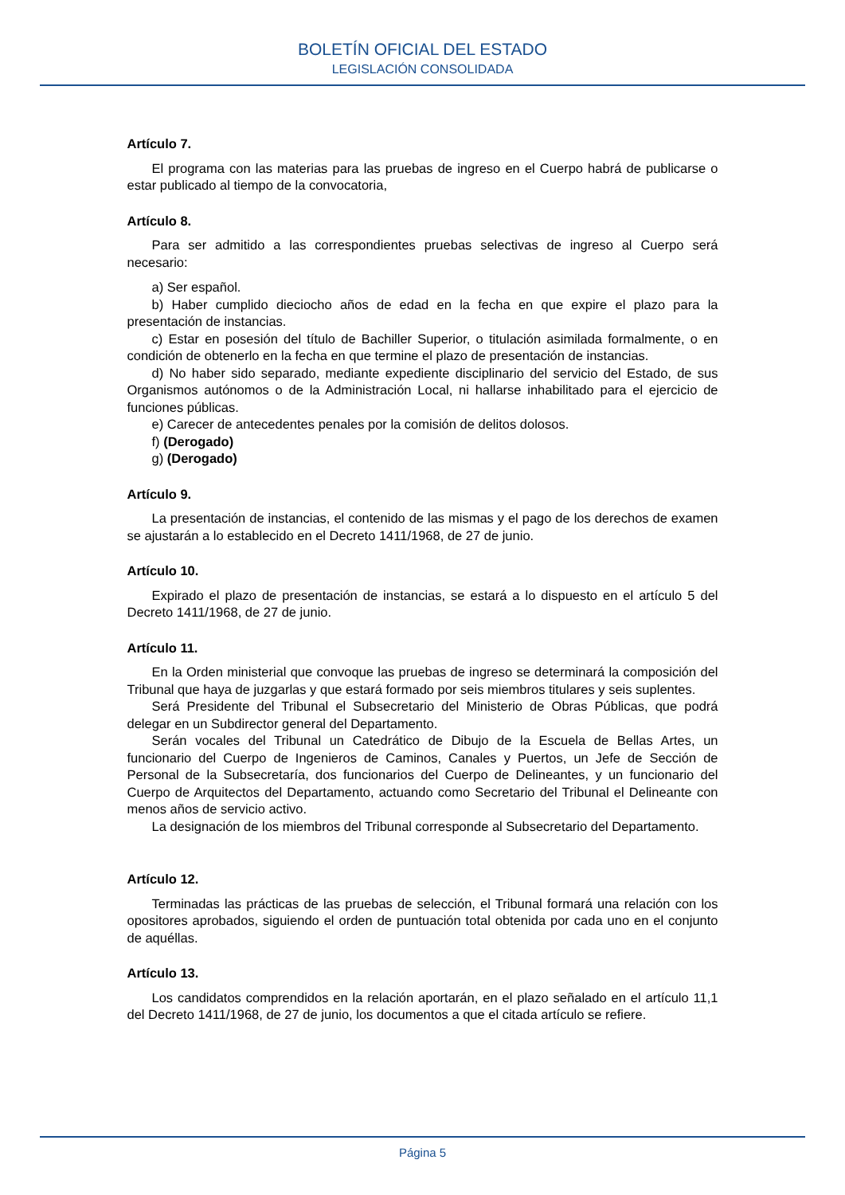BOLETÍN OFICIAL DEL ESTADO
LEGISLACIÓN CONSOLIDADA
Artículo 7.
El programa con las materias para las pruebas de ingreso en el Cuerpo habrá de publicarse o estar publicado al tiempo de la convocatoria,
Artículo 8.
Para ser admitido a las correspondientes pruebas selectivas de ingreso al Cuerpo será necesario:
a) Ser español.
b) Haber cumplido dieciocho años de edad en la fecha en que expire el plazo para la presentación de instancias.
c) Estar en posesión del título de Bachiller Superior, o titulación asimilada formalmente, o en condición de obtenerlo en la fecha en que termine el plazo de presentación de instancias.
d) No haber sido separado, mediante expediente disciplinario del servicio del Estado, de sus Organismos autónomos o de la Administración Local, ni hallarse inhabilitado para el ejercicio de funciones públicas.
e) Carecer de antecedentes penales por la comisión de delitos dolosos.
f) (Derogado)
g) (Derogado)
Artículo 9.
La presentación de instancias, el contenido de las mismas y el pago de los derechos de examen se ajustarán a lo establecido en el Decreto 1411/1968, de 27 de junio.
Artículo 10.
Expirado el plazo de presentación de instancias, se estará a lo dispuesto en el artículo 5 del Decreto 1411/1968, de 27 de junio.
Artículo 11.
En la Orden ministerial que convoque las pruebas de ingreso se determinará la composición del Tribunal que haya de juzgarlas y que estará formado por seis miembros titulares y seis suplentes.
Será Presidente del Tribunal el Subsecretario del Ministerio de Obras Públicas, que podrá delegar en un Subdirector general del Departamento.
Serán vocales del Tribunal un Catedrático de Dibujo de la Escuela de Bellas Artes, un funcionario del Cuerpo de Ingenieros de Caminos, Canales y Puertos, un Jefe de Sección de Personal de la Subsecretaría, dos funcionarios del Cuerpo de Delineantes, y un funcionario del Cuerpo de Arquitectos del Departamento, actuando como Secretario del Tribunal el Delineante con menos años de servicio activo.
La designación de los miembros del Tribunal corresponde al Subsecretario del Departamento.
Artículo 12.
Terminadas las prácticas de las pruebas de selección, el Tribunal formará una relación con los opositores aprobados, siguiendo el orden de puntuación total obtenida por cada uno en el conjunto de aquéllas.
Artículo 13.
Los candidatos comprendidos en la relación aportarán, en el plazo señalado en el artículo 11,1 del Decreto 1411/1968, de 27 de junio, los documentos a que el citada artículo se refiere.
Página 5